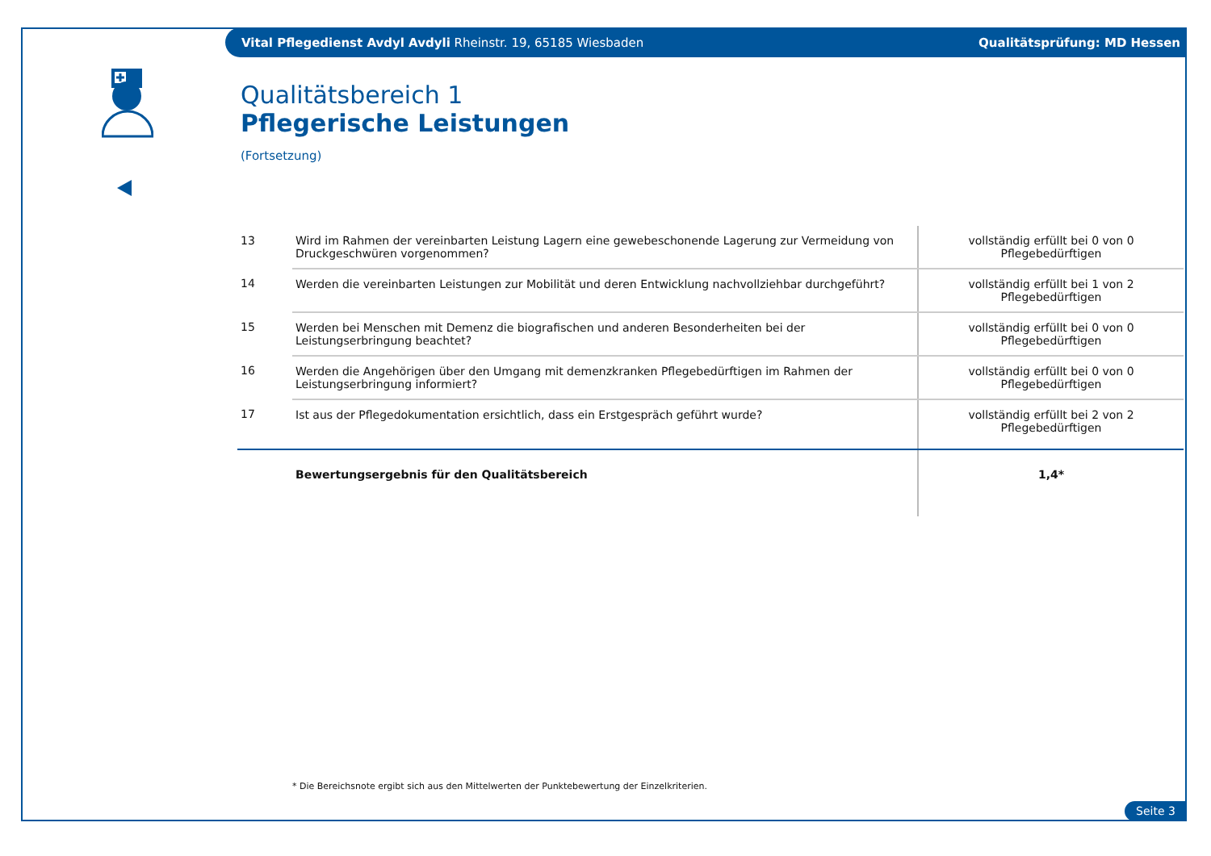Vital Pflegedienst Avdyl Avdyli Rheinstr. 19, 65185 Wiesbaden Qualitätsprüfung: MD Hessen
Qualitätsbereich 1
Pflegerische Leistungen
(Fortsetzung)
| 13 | Wird im Rahmen der vereinbarten Leistung Lagern eine gewebeschonende Lagerung zur Vermeidung von Druckgeschwüren vorgenommen? | vollständig erfüllt bei 0 von 0 Pflegebedürftigen |
| 14 | Werden die vereinbarten Leistungen zur Mobilität und deren Entwicklung nachvollziehbar durchgeführt? | vollständig erfüllt bei 1 von 2 Pflegebedürftigen |
| 15 | Werden bei Menschen mit Demenz die biografischen und anderen Besonderheiten bei der Leistungserbringung beachtet? | vollständig erfüllt bei 0 von 0 Pflegebedürftigen |
| 16 | Werden die Angehörigen über den Umgang mit demenzkranken Pflegebedürftigen im Rahmen der Leistungserbringung informiert? | vollständig erfüllt bei 0 von 0 Pflegebedürftigen |
| 17 | Ist aus der Pflegedokumentation ersichtlich, dass ein Erstgespräch geführt wurde? | vollständig erfüllt bei 2 von 2 Pflegebedürftigen |
| | Bewertungsergebnis für den Qualitätsbereich | 1,4* |
* Die Bereichsnote ergibt sich aus den Mittelwerten der Punktebewertung der Einzelkriterien.
Seite 3